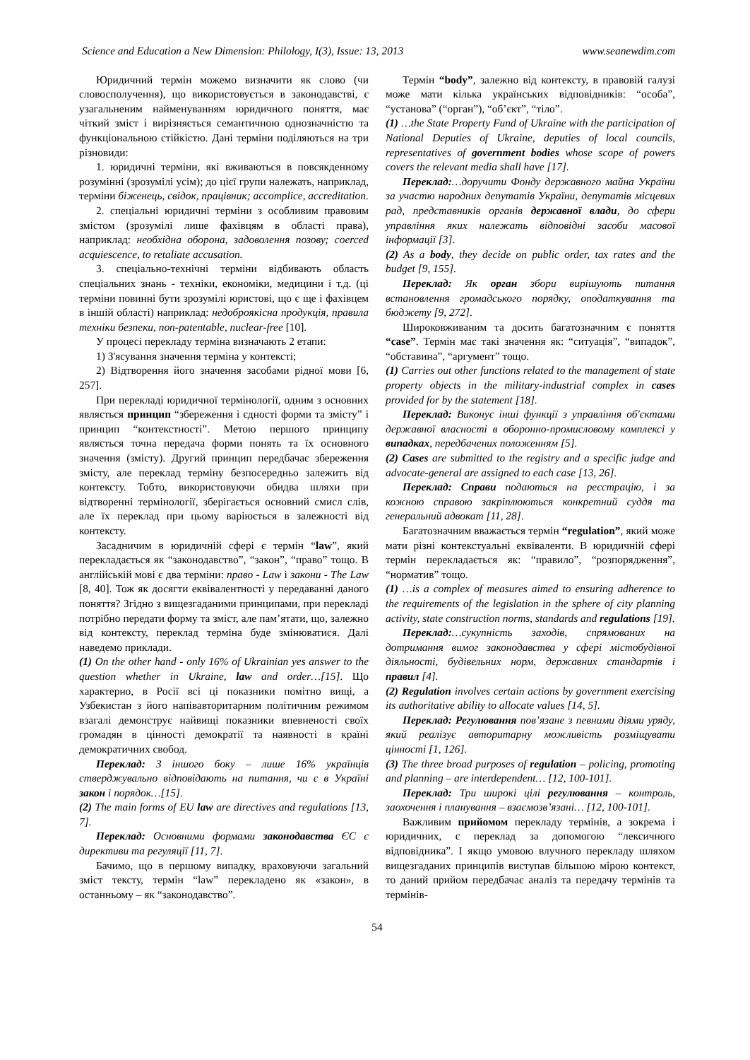Science and Education a New Dimension: Philology, I(3), Issue: 13, 2013 www.seanewdim.com
Юридичний термін можемо визначити як слово (чи словосполучення), що використовується в законодавстві, є узагальненим найменуванням юридичного поняття, має чіткий зміст і вирізняється семантичною однозначністю та функціональною стійкістю. Дані терміни поділяються на три різновиди:
1. юридичні терміни, які вживаються в повсякденному розумінні (зрозумілі усім); до цієї групи належать, наприклад, терміни біженець, свідок, працівник; accomplice, accreditation.
2. спеціальні юридичні терміни з особливим правовим змістом (зрозумілі лише фахівцям в області права), наприклад: необхідна оборона, задоволення позову; coerced acquiescence, to retaliate accusation.
3. спеціально-технічні терміни відбивають область спеціальних знань - техніки, економіки, медицини і т.д. (ці терміни повинні бути зрозумілі юристові, що є ще і фахівцем в іншій області) наприклад: недоброякісна продукція, правила техніки безпеки, non-patentable, nuclear-free [10].
У процесі перекладу терміна визначають 2 етапи:
1) З'ясування значення терміна у контексті;
2) Відтворення його значення засобами рідної мови [6, 257].
При перекладі юридичної термінології, одним з основних являється принцип “збереження і єдності форми та змісту” і принцип “контекстності”. Метою першого принципу являється точна передача форми понять та їх основного значення (змісту). Другий принцип передбачає збереження змісту, але переклад терміну безпосередньо залежить від контексту. Тобто, використовуючи обидва шляхи при відтворенні термінології, зберігається основний смисл слів, але їх переклад при цьому варіюється в залежності від контексту.
Засадничим в юридичній сфері є термін “law”, який перекладається як “законодавство”, “закон”, “право” тощо. В англійській мові є два терміни: право - Law і закони - The Law [8, 40]. Тож як досягти еквівалентності у передаванні даного поняття? Згідно з вищезгаданими принципами, при перекладі потрібно передати форму та зміст, але пам’ятати, що, залежно від контексту, переклад терміна буде змінюватися. Далі наведемо приклади.
(1) On the other hand - only 16% of Ukrainian yes answer to the question whether in Ukraine, law and order…[15]. Що характерно, в Росії всі ці показники помітно вищі, а Узбекистан з його напівавторитарним політичним режимом взагалі демонструє найвищі показники впевненості своїх громадян в цінності демократії та наявності в країні демократичних свобод.
Переклад: З іншого боку – лише 16% українців стверджувально відповідають на питання, чи є в Україні закон і порядок…[15].
(2) The main forms of EU law are directives and regulations [13, 7].
Переклад: Основними формами законодавства ЄС є директиви та регуляції [11, 7].
Бачимо, що в першому випадку, враховуючи загальний зміст тексту, термін “law” перекладено як «закон», в останньому – як “законодавство”.
Термін “body”, залежно від контексту, в правовій галузі може мати кілька українських відповідників: “особа”, “установа” (“орган”), “об’єкт”, “тіло”.
(1) …the State Property Fund of Ukraine with the participation of National Deputies of Ukraine, deputies of local councils, representatives of government bodies whose scope of powers covers the relevant media shall have [17].
Переклад:…доручити Фонду державного майна України за участю народних депутатів України, депутатів місцевих рад, представників органів державної влади, до сфери управління яких належать відповідні засоби масової інформації [3].
(2) As a body, they decide on public order, tax rates and the budget [9, 155].
Переклад: Як орган збори вирішують питання встановлення громадського порядку, оподаткування та бюджету [9, 272].
Широковживаним та досить багатозначним є поняття “case”. Термін має такі значення як: “ситуація”, “випадок”, “обставина”, “аргумент” тощо.
(1) Carries out other functions related to the management of state property objects in the military-industrial complex in cases provided for by the statement [18].
Переклад: Виконує інші функції з управління об'єктами державної власності в оборонно-промисловому комплексі у випадках, передбачених положенням [5].
(2) Cases are submitted to the registry and a specific judge and advocate-general are assigned to each case [13, 26].
Переклад: Справи подаються на реєстрацію, і за кожною справою закріплюються конкретний суддя та генеральний адвокат [11, 28].
Багатозначним вважається термін “regulation”, який може мати різні контекстуальні еквіваленти. В юридичній сфері термін перекладається як: “правило”, “розпорядження”, “норматив” тощо.
(1) …is a complex of measures aimed to ensuring adherence to the requirements of the legislation in the sphere of city planning activity, state construction norms, standards and regulations [19].
Переклад:…сукупність заходів, спрямованих на дотримання вимог законодавства у сфері містобудівної діяльності, будівельних норм, державних стандартів і правил [4].
(2) Regulation involves certain actions by government exercising its authoritative ability to allocate values [14, 5].
Переклад: Регулювання пов’язане з певними діями уряду, який реалізує авторитарну можливість розміщувати цінності [1, 126].
(3) The three broad purposes of regulation – policing, promoting and planning – are interdependent… [12, 100-101].
Переклад: Три широкі цілі регулювання – контроль, заохочення і планування – взаємозв’язані… [12, 100-101].
Важливим прийомом перекладу термінів, а зокрема і юридичних, є переклад за допомогою “лексичного відповідника”. І якщо умовою влучного перекладу шляхом вищезгаданих принципів виступав більшою мірою контекст, то даний прийом передбачає аналіз та передачу термінів та термінів-
54